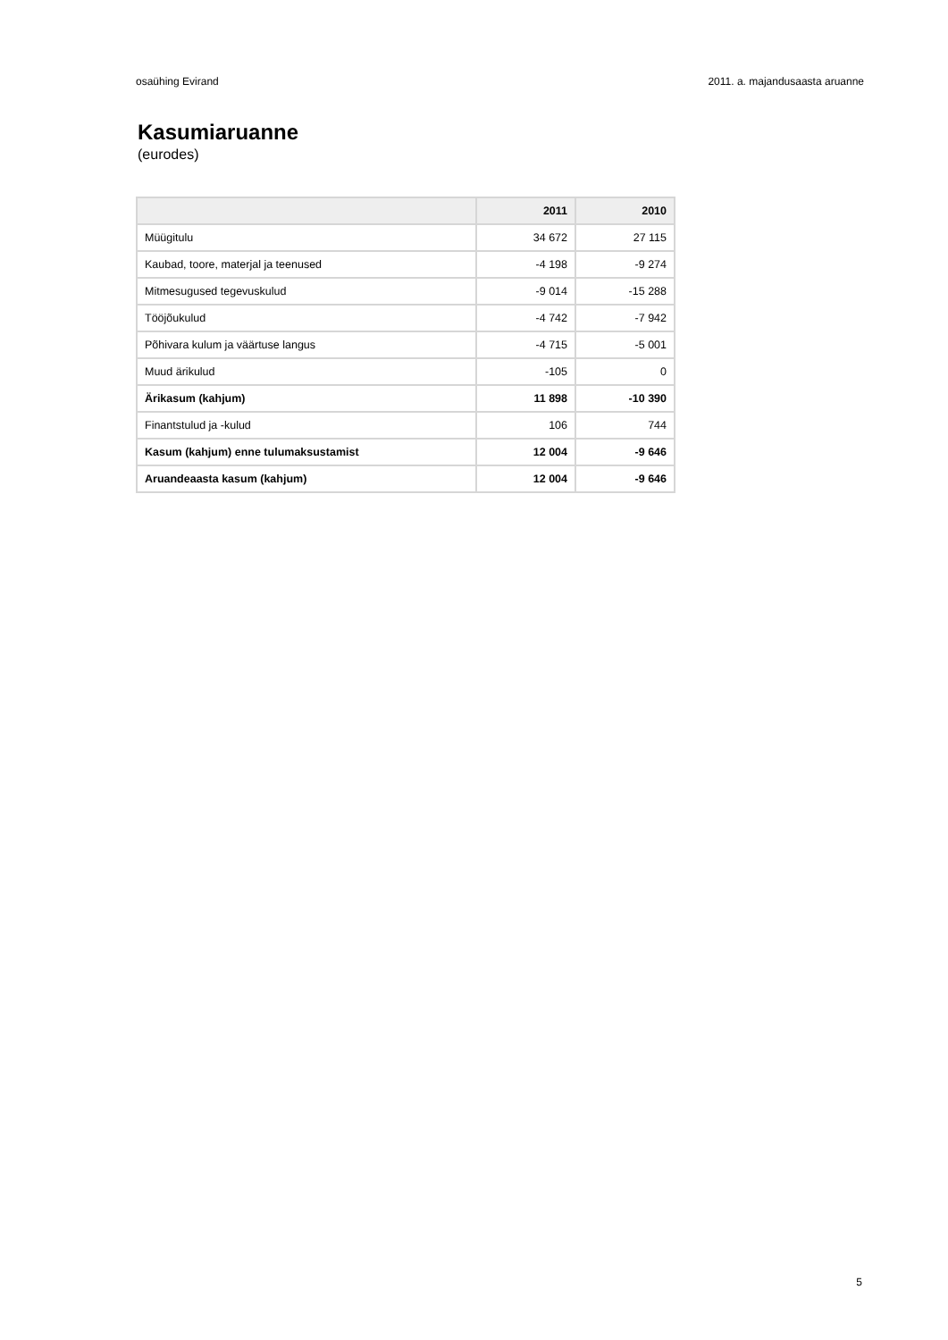osaühing Evirand 2011. a. majandusaasta aruanne
Kasumiaruanne
(eurodes)
| | 2011 | 2010 |
| --- | --- | --- |
| Müügitulu | 34 672 | 27 115 |
| Kaubad, toore, materjal ja teenused | -4 198 | -9 274 |
| Mitmesugused tegevuskulud | -9 014 | -15 288 |
| Tööjõukulud | -4 742 | -7 942 |
| Põhivara kulum ja väärtuse langus | -4 715 | -5 001 |
| Muud ärikulud | -105 | 0 |
| Ärikasum (kahjum) | 11 898 | -10 390 |
| Finantstulud ja -kulud | 106 | 744 |
| Kasum (kahjum) enne tulumaksustamist | 12 004 | -9 646 |
| Aruandeaasta kasum (kahjum) | 12 004 | -9 646 |
5